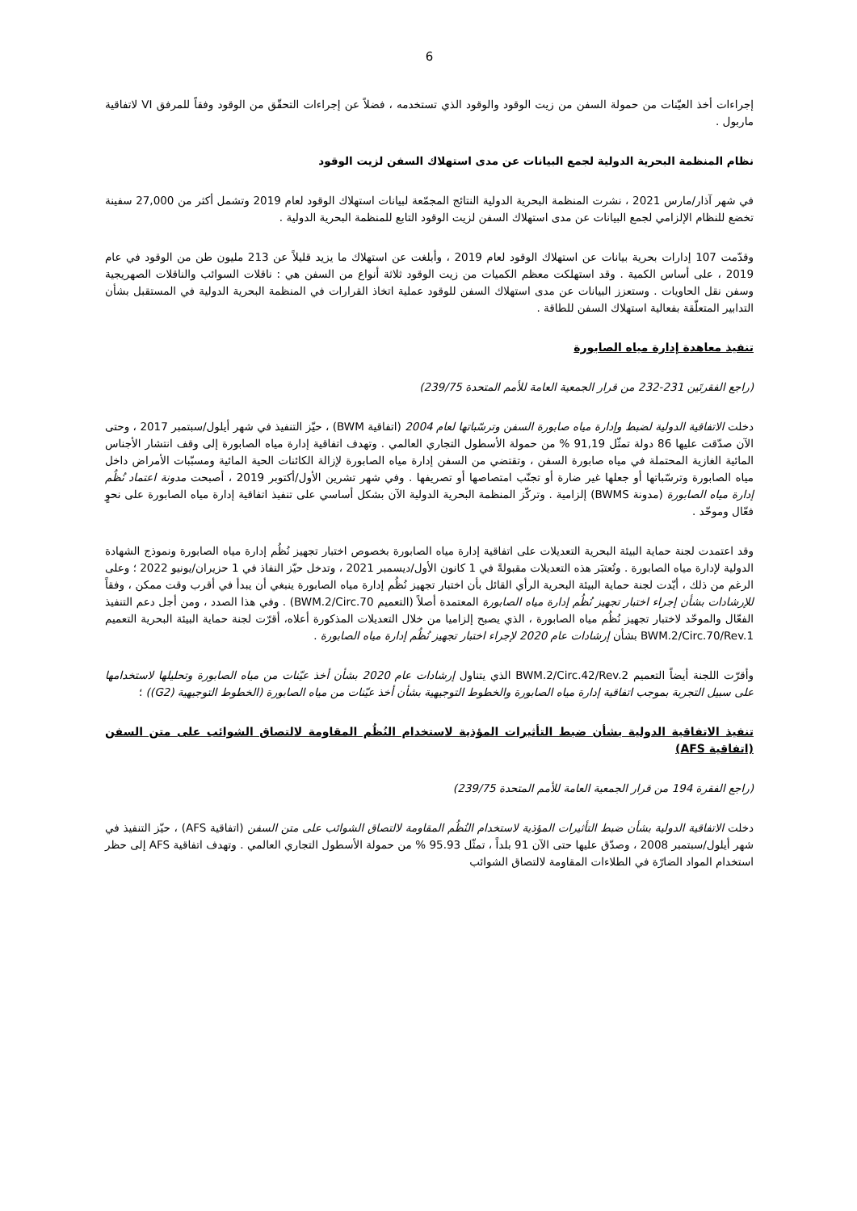6
إجراءات أخذ العيّنات من حمولة السفن من زيت الوقود والوقود الذي تستخدمه ، فضلاً عن إجراءات التحقّق من الوقود وفقاً للمرفق VI لاتفاقية ماربول .
نظام المنظمة البحرية الدولية لجمع البيانات عن مدى استهلاك السفن لزيت الوقود
في شهر آذار/مارس 2021 ، نشرت المنظمة البحرية الدولية النتائج المجمّعة لبيانات استهلاك الوقود لعام 2019 وتشمل أكثر من 27,000 سفينة تخضع للنظام الإلزامي لجمع البيانات عن مدى استهلاك السفن لزيت الوقود التابع للمنظمة البحرية الدولية .
وقدّمت 107 إدارات بحرية بيانات عن استهلاك الوقود لعام 2019 ، وأبلغت عن استهلاك ما يزيد قليلاً عن 213 مليون طن من الوقود في عام 2019 ، على أساس الكمية . وقد استهلكت معظم الكميات من زيت الوقود ثلاثة أنواع من السفن هي : ناقلات السوائب والناقلات الصهريجية وسفن نقل الحاويات . وستعزز البيانات عن مدى استهلاك السفن للوقود عملية اتخاذ القرارات في المنظمة البحرية الدولية في المستقبل بشأن التدابير المتعلّقة بفعالية استهلاك السفن للطاقة .
تنفيذ معاهدة إدارة مياه الصابورة
(راجع الفقرتَين 231-232 من قرار الجمعية العامة للأمم المتحدة 239/75)
دخلت الاتفاقية الدولية لضبط وإدارة مياه صابورة السفن وترسّباتها لعام 2004 (اتفاقية BWM) ، حيّز التنفيذ في شهر أيلول/سبتمبر 2017 ، وحتى الآن صدّقت عليها 86 دولة تمثّل 91,19 % من حمولة الأسطول التجاري العالمي . وتهدف اتفاقية إدارة مياه الصابورة إلى وقف انتشار الأجناس المائية الغازية المحتملة في مياه صابورة السفن ، وتقتضي من السفن إدارة مياه الصابورة لإزالة الكائنات الحية المائية ومسبّبات الأمراض داخل مياه الصابورة وترسّباتها أو جعلها غير ضارة أو تجنّب امتصاصها أو تصريفها . وفي شهر تشرين الأول/أكتوبر 2019 ، أصبحت مدونة اعتماد نُظُم إدارة مياه الصابورة (مدونة BWMS) إلزامية . وتركّز المنظمة البحرية الدولية الآن بشكل أساسي على تنفيذ اتفاقية إدارة مياه الصابورة على نحوٍ فعّال وموحّد .
وقد اعتمدت لجنة حماية البيئة البحرية التعديلات على اتفاقية إدارة مياه الصابورة بخصوص اختبار تجهيز نُظُم إدارة مياه الصابورة ونموذج الشهادة الدولية لإدارة مياه الصابورة . وتُعتبَر هذه التعديلات مقبولةً في 1 كانون الأول/ديسمبر 2021 ، وتدخل حيّز النفاذ في 1 حزيران/يونيو 2022 ؛ وعلى الرغم من ذلك ، أيّدت لجنة حماية البيئة البحرية الرأي القائل بأن اختبار تجهيز نُظُم إدارة مياه الصابورة ينبغي أن يبدأ في أقرب وقت ممكن ، وفقاً للإرشادات بشأن إجراء اختبار تجهيز نُظُم إدارة مياه الصابورة المعتمدة أصلاً (التعميم BWM.2/Circ.70) . وفي هذا الصدد ، ومن أجل دعم التنفيذ الفعّال والموحّد لاختبار تجهيز نُظُم مياه الصابورة ، الذي يصبح إلزاميا من خلال التعديلات المذكورة أعلاه، أقرّت لجنة حماية البيئة البحرية التعميم BWM.2/Circ.70/Rev.1 بشأن إرشادات عام 2020 لإجراء اختبار تجهيز نُظُم إدارة مياه الصابورة .
وأقرّت اللجنة أيضاً التعميم BWM.2/Circ.42/Rev.2 الذي يتناول إرشادات عام 2020 بشأن أخذ عيّنات من مياه الصابورة وتحليلها لاستخدامها على سبيل التجربة بموجب اتفاقية إدارة مياه الصابورة والخطوط التوجيهية بشأن أخذ عيّنات من مياه الصابورة (الخطوط التوجيهية (G2)) ؛
تنفيذ الاتفاقية الدولية بشأن ضبط التأثيرات المؤذية لاستخدام النُظُم المقاومة لالتصاق الشوائب على متن السفن (اتفاقية AFS)
(راجع الفقرة 194 من قرار الجمعية العامة للأمم المتحدة 239/75)
دخلت الاتفاقية الدولية بشأن ضبط التأثيرات المؤذية لاستخدام النُظُم المقاومة لالتصاق الشوائب على متن السفن (اتفاقية AFS) ، حيّز التنفيذ في شهر أيلول/سبتمبر 2008 ، وصدّق عليها حتى الآن 91 بلداً ، تمثّل 95.93 % من حمولة الأسطول التجاري العالمي . وتهدف اتفاقية AFS إلى حظر استخدام المواد الضارّة في الطلاءات المقاومة لالتصاق الشوائب